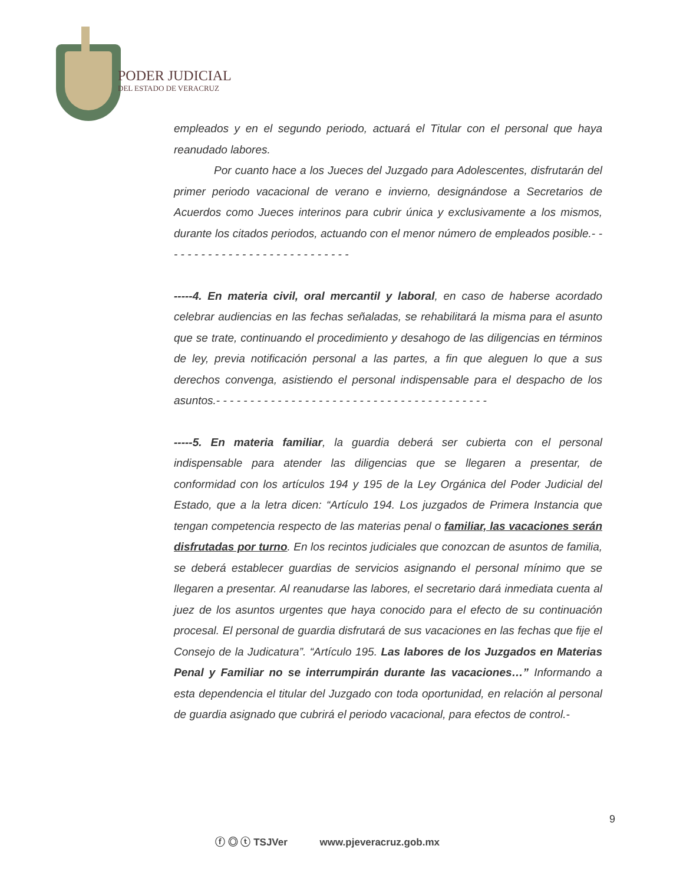PODER JUDICIAL
DEL ESTADO DE VERACRUZ
empleados y en el segundo periodo, actuará el Titular con el personal que haya reanudado labores.
Por cuanto hace a los Jueces del Juzgado para Adolescentes, disfrutarán del primer periodo vacacional de verano e invierno, designándose a Secretarios de Acuerdos como Jueces interinos para cubrir única y exclusivamente a los mismos, durante los citados periodos, actuando con el menor número de empleados posible.- - - - - - - - - - - - - - - - - - - - - - - - - - - -
-----4. En materia civil, oral mercantil y laboral, en caso de haberse acordado celebrar audiencias en las fechas señaladas, se rehabilitará la misma para el asunto que se trate, continuando el procedimiento y desahogo de las diligencias en términos de ley, previa notificación personal a las partes, a fin que aleguen lo que a sus derechos convenga, asistiendo el personal indispensable para el despacho de los asuntos.- - - - - - - - - - - - - - - - - - - - - - - - - - - - - - - - - - - - - - - -
-----5. En materia familiar, la guardia deberá ser cubierta con el personal indispensable para atender las diligencias que se llegaren a presentar, de conformidad con los artículos 194 y 195 de la Ley Orgánica del Poder Judicial del Estado, que a la letra dicen: “Artículo 194. Los juzgados de Primera Instancia que tengan competencia respecto de las materias penal o familiar, las vacaciones serán disfrutadas por turno. En los recintos judiciales que conozcan de asuntos de familia, se deberá establecer guardias de servicios asignando el personal mínimo que se llegaren a presentar. Al reanudarse las labores, el secretario dará inmediata cuenta al juez de los asuntos urgentes que haya conocido para el efecto de su continuación procesal. El personal de guardia disfrutará de sus vacaciones en las fechas que fije el Consejo de la Judicatura”. “Artículo 195. Las labores de los Juzgados en Materias Penal y Familiar no se interrumpirán durante las vacaciones…” Informando a esta dependencia el titular del Juzgado con toda oportunidad, en relación al personal de guardia asignado que cubrirá el periodo vacacional, para efectos de control.-
9
ⓕ ◎ ⓣ TSJVer www.pjeveracruz.gob.mx